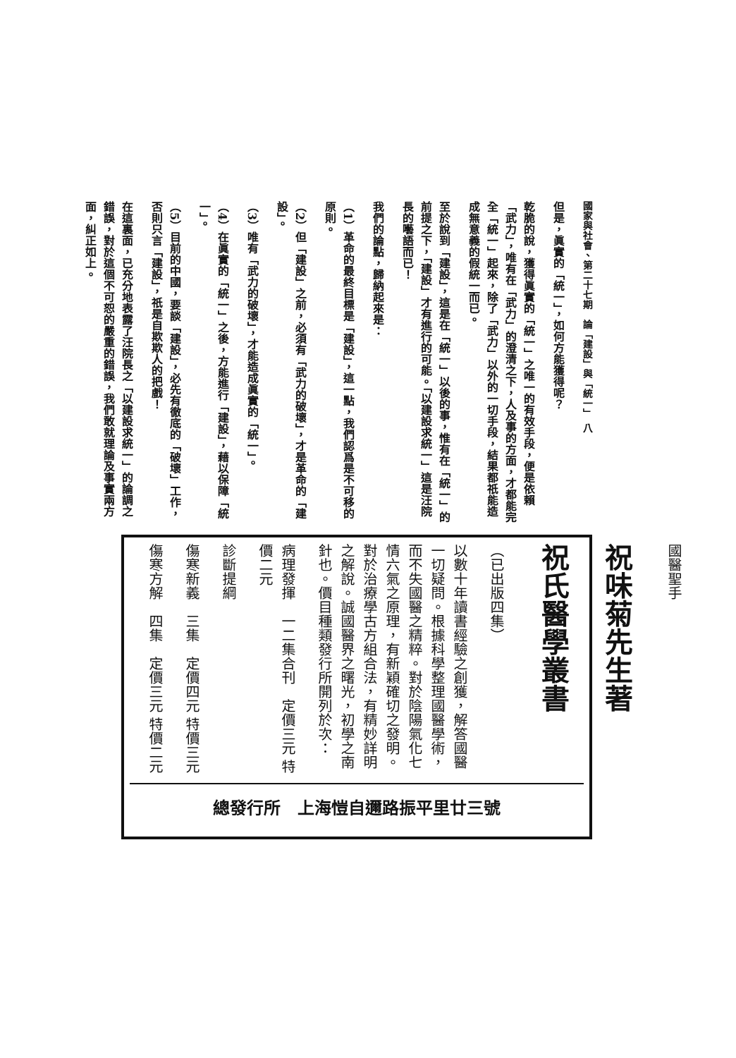國家與社會、第二十七期　論「建設」與「統一」　八
但是，眞實的「統一」，如何方能獲得呢？
乾脆的說，獲得眞實的「統一」之唯一的有效手段，便是依賴「武力」，唯有在「武力」的澄清之下，人及事的方面，才都能完全「統一」起來，除了「武力」以外的一切手段，結果都祇能造成無意義的假統一而已。
至於說到「建設」，這是在「統一」以後的事，惟有在「統一」的前提之下，「建設」才有進行的可能。「以建設求統一」這是汪院長的囈語而已！
我們的論點，歸納起來是：
（1）革命的最終目標是「建設」，這一點，我們認爲是不可移的原則。
（2）但「建設」之前，必須有「武力的破壞」，才是革命的「建設」。
（3）唯有「武力的破壞」，才能造成眞實的「統一」。
（4）在眞實的「統一」之後，方能進行「建設」，藉以保障「統一」。
（5）目前的中國，要談「建設」，必先有徹底的「破壞」工作，否則只言「建設」，祇是自欺欺人的把戲！
在這裏面，已充分地表露了汪院長之「以建設求統一」的論調之錯誤，對於這個不可恕的嚴重的錯誤，我們敢就理論及事實兩方面，糾正如上。
國醫聖手
祝味菊先生著
祝氏醫學叢書
（已出版四集）
以數十年讀書經驗之創獲，解答國醫一切疑問。根據科學整理國醫學術，而不失國醫之精粹。對於陰陽氣化七情六氣之原理，有新穎確切之發明。對於治療學古方組合法，有精妙詳明之解說。誠國醫界之曙光，初學之南針也。價目種類發行所開列於次：
病理發揮　一二集合刊　定價三元 特價二元
診斷提綱
傷寒新義　三集　定價四元 特價三元
傷寒方解　四集　定價三元 特價二元
總發行所　上海愷自邇路振平里廿三號